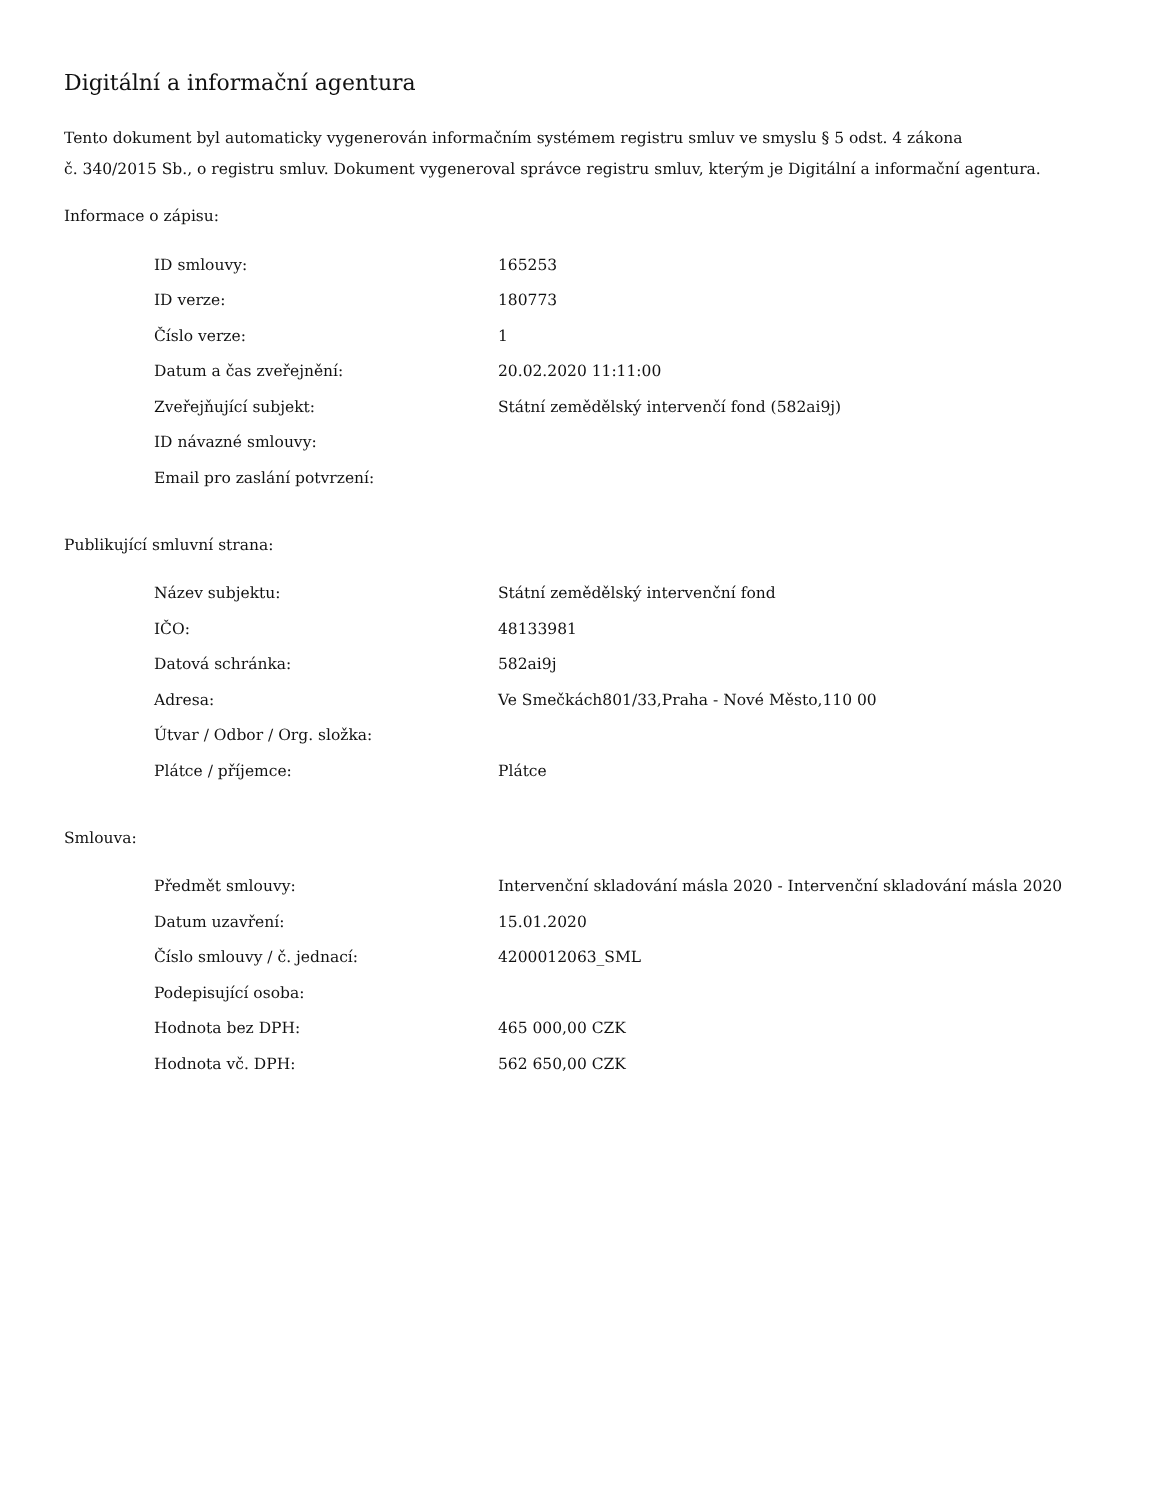Digitální a informační agentura
Tento dokument byl automaticky vygenerován informačním systémem registru smluv ve smyslu § 5 odst. 4 zákona
č. 340/2015 Sb., o registru smluv. Dokument vygeneroval správce registru smluv, kterým je Digitální a informační agentura.
Informace o zápisu:
| ID smlouvy: | 165253 |
| ID verze: | 180773 |
| Číslo verze: | 1 |
| Datum a čas zveřejnění: | 20.02.2020 11:11:00 |
| Zveřejňující subjekt: | Státní zemědělský intervenčí fond (582ai9j) |
| ID návazné smlouvy: | |
| Email pro zaslání potvrzení: | |
Publikující smluvní strana:
| Název subjektu: | Státní zemědělský intervenční fond |
| IČO: | 48133981 |
| Datová schránka: | 582ai9j |
| Adresa: | Ve Smečkách801/33,Praha - Nové Město,110 00 |
| Útvar / Odbor / Org. složka: | |
| Plátce / příjemce: | Plátce |
Smlouva:
| Předmět smlouvy: | Intervenční skladování másla 2020 - Intervenční skladování másla 2020 |
| Datum uzavření: | 15.01.2020 |
| Číslo smlouvy / č. jednací: | 4200012063_SML |
| Podepisující osoba: | |
| Hodnota bez DPH: | 465 000,00 CZK |
| Hodnota vč. DPH: | 562 650,00 CZK |